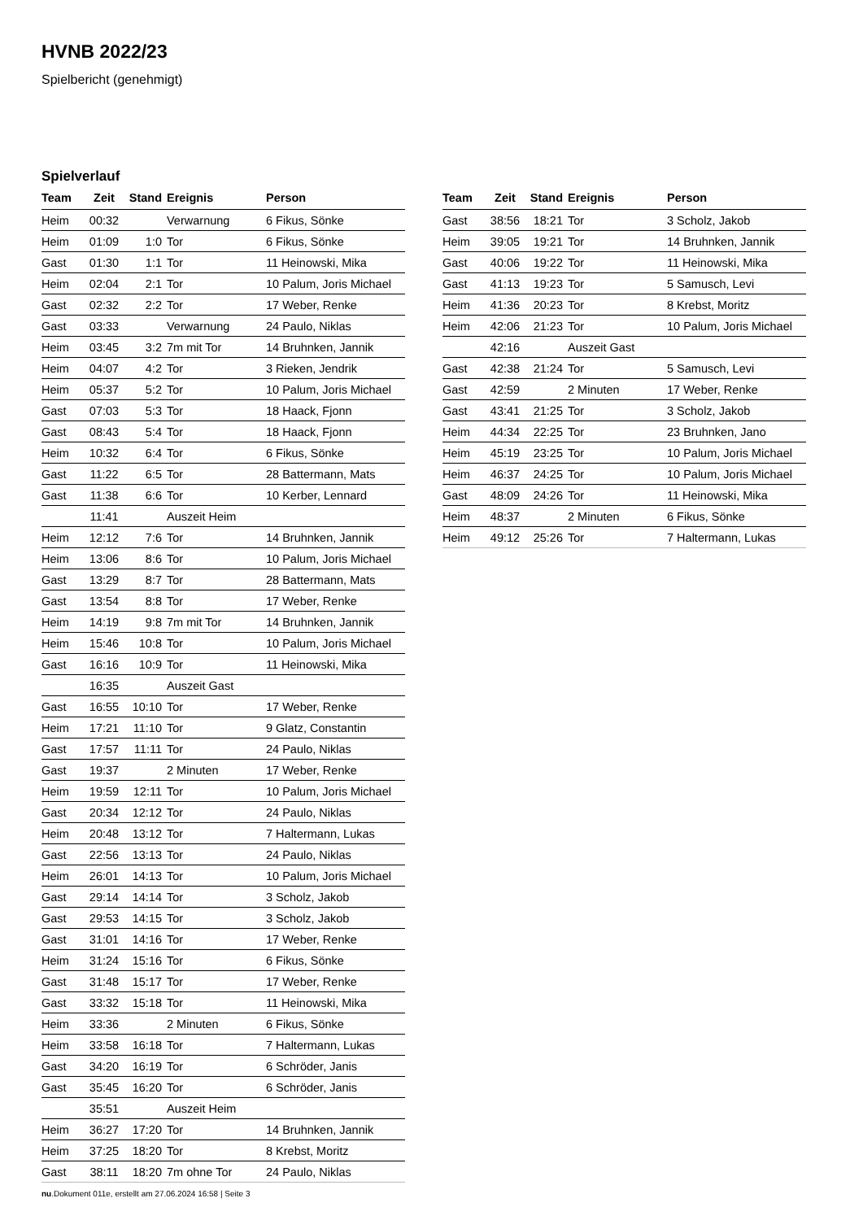HVNB 2022/23
Spielbericht (genehmigt)
Spielverlauf
| Team | Zeit | Stand | Ereignis | Person |
| --- | --- | --- | --- | --- |
| Heim | 00:32 | | Verwarnung | 6 Fikus, Sönke |
| Heim | 01:09 | 1:0 | Tor | 6 Fikus, Sönke |
| Gast | 01:30 | 1:1 | Tor | 11 Heinowski, Mika |
| Heim | 02:04 | 2:1 | Tor | 10 Palum, Joris Michael |
| Gast | 02:32 | 2:2 | Tor | 17 Weber, Renke |
| Gast | 03:33 | | Verwarnung | 24 Paulo, Niklas |
| Heim | 03:45 | 3:2 | 7m mit Tor | 14 Bruhnken, Jannik |
| Heim | 04:07 | 4:2 | Tor | 3 Rieken, Jendrik |
| Heim | 05:37 | 5:2 | Tor | 10 Palum, Joris Michael |
| Gast | 07:03 | 5:3 | Tor | 18 Haack, Fjonn |
| Gast | 08:43 | 5:4 | Tor | 18 Haack, Fjonn |
| Heim | 10:32 | 6:4 | Tor | 6 Fikus, Sönke |
| Gast | 11:22 | 6:5 | Tor | 28 Battermann, Mats |
| Gast | 11:38 | 6:6 | Tor | 10 Kerber, Lennard |
| | 11:41 | | Auszeit Heim | |
| Heim | 12:12 | 7:6 | Tor | 14 Bruhnken, Jannik |
| Heim | 13:06 | 8:6 | Tor | 10 Palum, Joris Michael |
| Gast | 13:29 | 8:7 | Tor | 28 Battermann, Mats |
| Gast | 13:54 | 8:8 | Tor | 17 Weber, Renke |
| Heim | 14:19 | 9:8 | 7m mit Tor | 14 Bruhnken, Jannik |
| Heim | 15:46 | 10:8 | Tor | 10 Palum, Joris Michael |
| Gast | 16:16 | 10:9 | Tor | 11 Heinowski, Mika |
| | 16:35 | | Auszeit Gast | |
| Gast | 16:55 | 10:10 | Tor | 17 Weber, Renke |
| Heim | 17:21 | 11:10 | Tor | 9 Glatz, Constantin |
| Gast | 17:57 | 11:11 | Tor | 24 Paulo, Niklas |
| Gast | 19:37 | | 2 Minuten | 17 Weber, Renke |
| Heim | 19:59 | 12:11 | Tor | 10 Palum, Joris Michael |
| Gast | 20:34 | 12:12 | Tor | 24 Paulo, Niklas |
| Heim | 20:48 | 13:12 | Tor | 7 Haltermann, Lukas |
| Gast | 22:56 | 13:13 | Tor | 24 Paulo, Niklas |
| Heim | 26:01 | 14:13 | Tor | 10 Palum, Joris Michael |
| Gast | 29:14 | 14:14 | Tor | 3 Scholz, Jakob |
| Gast | 29:53 | 14:15 | Tor | 3 Scholz, Jakob |
| Gast | 31:01 | 14:16 | Tor | 17 Weber, Renke |
| Heim | 31:24 | 15:16 | Tor | 6 Fikus, Sönke |
| Gast | 31:48 | 15:17 | Tor | 17 Weber, Renke |
| Gast | 33:32 | 15:18 | Tor | 11 Heinowski, Mika |
| Heim | 33:36 | | 2 Minuten | 6 Fikus, Sönke |
| Heim | 33:58 | 16:18 | Tor | 7 Haltermann, Lukas |
| Gast | 34:20 | 16:19 | Tor | 6 Schröder, Janis |
| Gast | 35:45 | 16:20 | Tor | 6 Schröder, Janis |
| | 35:51 | | Auszeit Heim | |
| Heim | 36:27 | 17:20 | Tor | 14 Bruhnken, Jannik |
| Heim | 37:25 | 18:20 | Tor | 8 Krebst, Moritz |
| Gast | 38:11 | 18:20 | 7m ohne Tor | 24 Paulo, Niklas |
| Team | Zeit | Stand | Ereignis | Person |
| --- | --- | --- | --- | --- |
| Gast | 38:56 | 18:21 | Tor | 3 Scholz, Jakob |
| Heim | 39:05 | 19:21 | Tor | 14 Bruhnken, Jannik |
| Gast | 40:06 | 19:22 | Tor | 11 Heinowski, Mika |
| Gast | 41:13 | 19:23 | Tor | 5 Samusch, Levi |
| Heim | 41:36 | 20:23 | Tor | 8 Krebst, Moritz |
| Heim | 42:06 | 21:23 | Tor | 10 Palum, Joris Michael |
| | 42:16 | | Auszeit Gast | |
| Gast | 42:38 | 21:24 | Tor | 5 Samusch, Levi |
| Gast | 42:59 | | 2 Minuten | 17 Weber, Renke |
| Gast | 43:41 | 21:25 | Tor | 3 Scholz, Jakob |
| Heim | 44:34 | 22:25 | Tor | 23 Bruhnken, Jano |
| Heim | 45:19 | 23:25 | Tor | 10 Palum, Joris Michael |
| Heim | 46:37 | 24:25 | Tor | 10 Palum, Joris Michael |
| Gast | 48:09 | 24:26 | Tor | 11 Heinowski, Mika |
| Heim | 48:37 | | 2 Minuten | 6 Fikus, Sönke |
| Heim | 49:12 | 25:26 | Tor | 7 Haltermann, Lukas |
nu.Dokument 011e, erstellt am 27.06.2024 16:58 | Seite 3